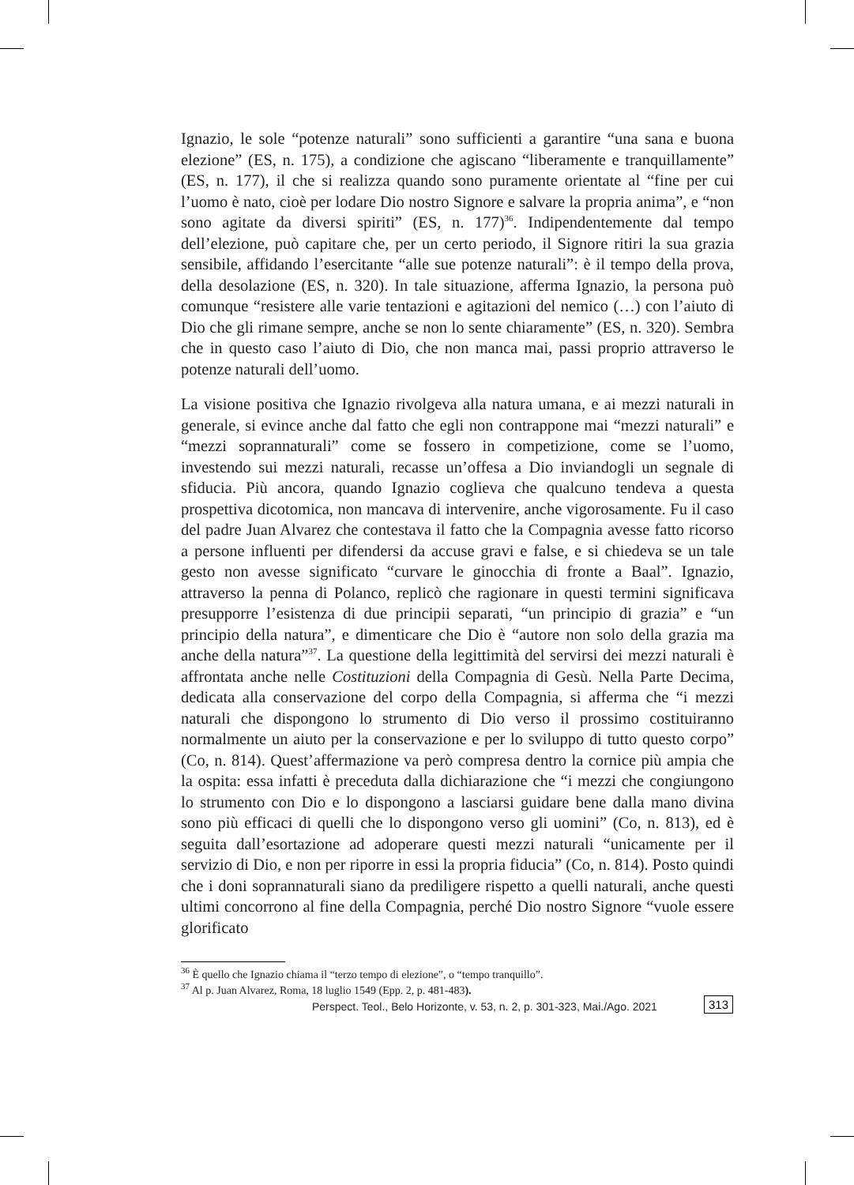Ignazio, le sole “potenze naturali” sono sufficienti a garantire “una sana e buona elezione” (ES, n. 175), a condizione che agiscano “liberamente e tranquillamente” (ES, n. 177), il che si realizza quando sono puramente orientate al “fine per cui l’uomo è nato, cioè per lodare Dio nostro Signore e salvare la propria anima”, e “non sono agitate da diversi spiriti” (ES, n. 177)<sup>36</sup>. Indipendentemente dal tempo dell’elezione, può capitare che, per un certo periodo, il Signore ritiri la sua grazia sensibile, affidando l’esercitante “alle sue potenze naturali”: è il tempo della prova, della desolazione (ES, n. 320). In tale situazione, afferma Ignazio, la persona può comunque “resistere alle varie tentazioni e agitazioni del nemico (…) con l’aiuto di Dio che gli rimane sempre, anche se non lo sente chiaramente” (ES, n. 320). Sembra che in questo caso l’aiuto di Dio, che non manca mai, passi proprio attraverso le potenze naturali dell’uomo.
La visione positiva che Ignazio rivolgeva alla natura umana, e ai mezzi naturali in generale, si evince anche dal fatto che egli non contrappone mai “mezzi naturali” e “mezzi soprannaturali” come se fossero in competizione, come se l’uomo, investendo sui mezzi naturali, recasse un’offesa a Dio inviandogli un segnale di sfiducia. Più ancora, quando Ignazio coglieva che qualcuno tendeva a questa prospettiva dicotomica, non mancava di intervenire, anche vigorosamente. Fu il caso del padre Juan Alvarez che contestava il fatto che la Compagnia avesse fatto ricorso a persone influenti per difendersi da accuse gravi e false, e si chiedeva se un tale gesto non avesse significato “curvare le ginocchia di fronte a Baal”. Ignazio, attraverso la penna di Polanco, replicò che ragionare in questi termini significava presupporre l’esistenza di due principii separati, “un principio di grazia” e “un principio della natura”, e dimenticare che Dio è “autore non solo della grazia ma anche della natura”<sup>37</sup>. La questione della legittimità del servirsi dei mezzi naturali è affrontata anche nelle Costituzioni della Compagnia di Gesù. Nella Parte Decima, dedicata alla conservazione del corpo della Compagnia, si afferma che “i mezzi naturali che dispongono lo strumento di Dio verso il prossimo costituiranno normalmente un aiuto per la conservazione e per lo sviluppo di tutto questo corpo” (Co, n. 814). Quest’affermazione va però compresa dentro la cornice più ampia che la ospita: essa infatti è preceduta dalla dichiarazione che “i mezzi che congiungono lo strumento con Dio e lo dispongono a lasciarsi guidare bene dalla mano divina sono più efficaci di quelli che lo dispongono verso gli uomini” (Co, n. 813), ed è seguita dall’esortazione ad adoperare questi mezzi naturali “unicamente per il servizio di Dio, e non per riporre in essi la propria fiducia” (Co, n. 814). Posto quindi che i doni soprannaturali siano da prediligere rispetto a quelli naturali, anche questi ultimi concorrono al fine della Compagnia, perché Dio nostro Signore “vuole essere glorificato
<sup>36</sup> È quello che Ignazio chiama il “terzo tempo di elezione”, o “tempo tranquillo”.
<sup>37</sup> Al p. Juan Alvarez, Roma, 18 luglio 1549 (Epp. 2, p. 481-483).
Perspect. Teol., Belo Horizonte, v. 53, n. 2, p. 301-323, Mai./Ago. 2021
313